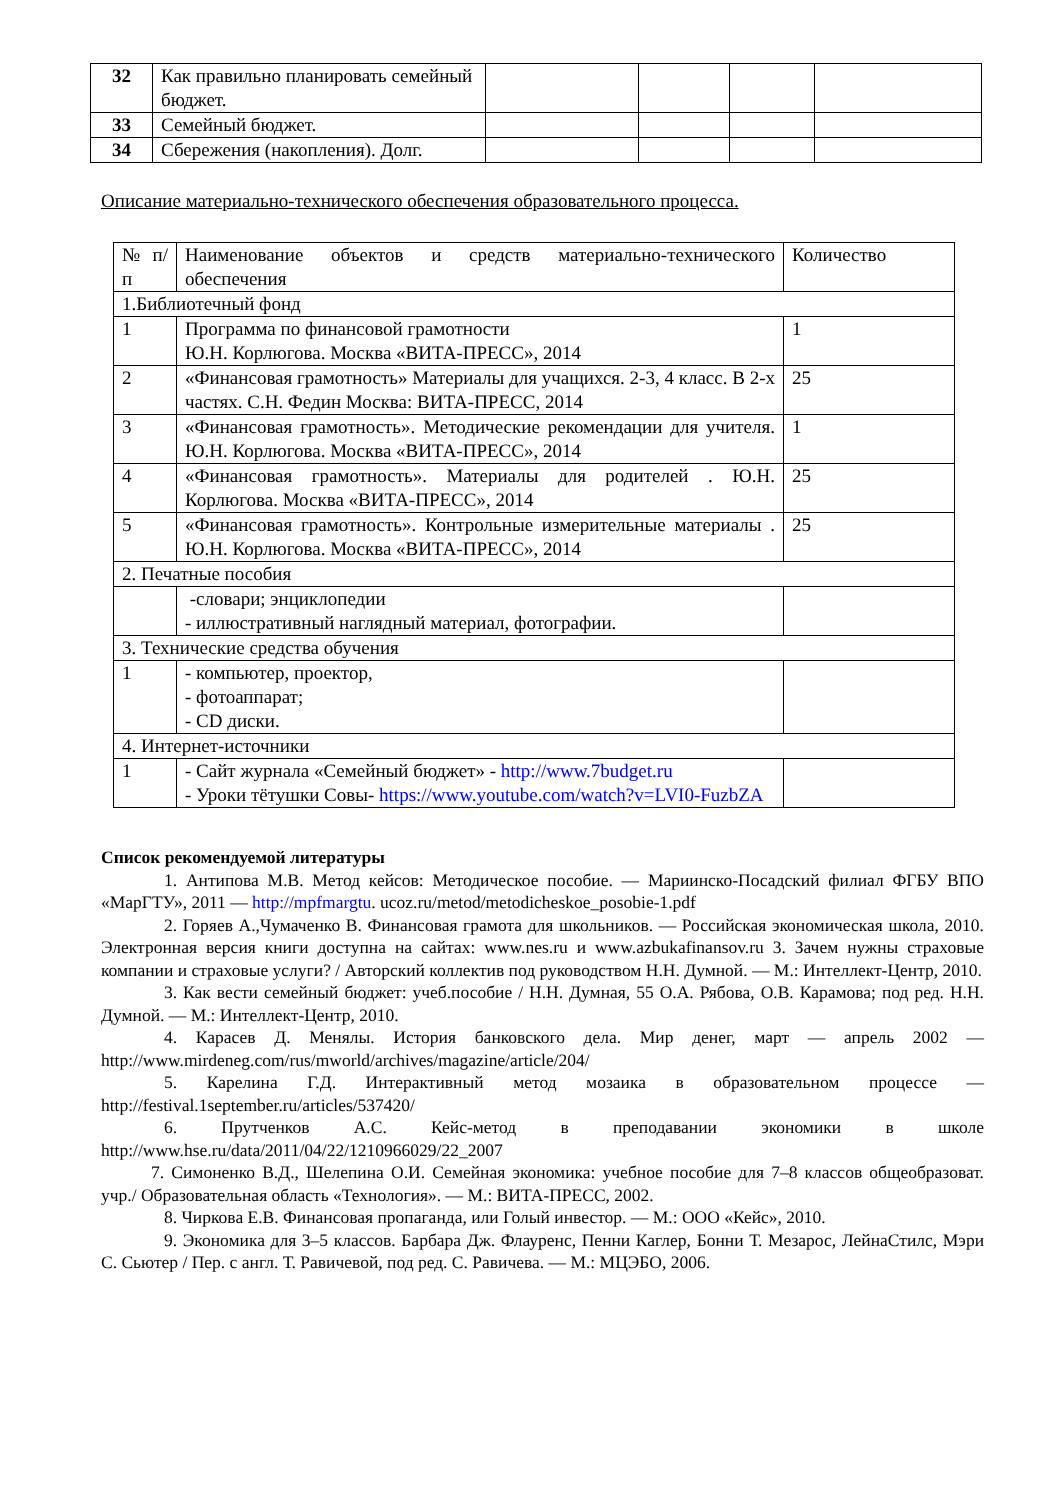| 32 | Как правильно планировать семейный бюджет. | | | | |
| 33 | Семейный бюджет. | | | | |
| 34 | Сбережения (накопления). Долг. | | | | |
Описание материально-технического обеспечения образовательного процесса.
| № п/п | Наименование объектов и средств материально-технического обеспечения | Количество |
| 1.Библиотечный фонд | | |
| 1 | Программа по финансовой грамотности Ю.Н. Корлюгова. Москва «ВИТА-ПРЕСС», 2014 | 1 |
| 2 | «Финансовая грамотность» Материалы для учащихся. 2-3, 4 класс. В 2-х частях. С.Н. Федин Москва: ВИТА-ПРЕСС, 2014 | 25 |
| 3 | «Финансовая грамотность». Методические рекомендации для учителя. Ю.Н. Корлюгова. Москва «ВИТА-ПРЕСС», 2014 | 1 |
| 4 | «Финансовая грамотность». Материалы для родителей . Ю.Н. Корлюгова. Москва «ВИТА-ПРЕСС», 2014 | 25 |
| 5 | «Финансовая грамотность». Контрольные измерительные материалы . Ю.Н. Корлюгова. Москва «ВИТА-ПРЕСС», 2014 | 25 |
| 2. Печатные пособия | | |
| | -словари; энциклопедии - иллюстративный наглядный материал, фотографии. | |
| 3. Технические средства обучения | | |
| 1 | - компьютер, проектор, - фотоаппарат; - CD диски. | |
| 4. Интернет-источники | | |
| 1 | - Сайт журнала «Семейный бюджет» - http://www.7budget.ru - Уроки тётушки Совы- https://www.youtube.com/watch?v=LVI0-FuzbZA | |
Список рекомендуемой литературы
1. Антипова М.В. Метод кейсов: Методическое пособие. — Мариинско-Посадский филиал ФГБУ ВПО «МарГТУ», 2011 — http://mpfmargtu. ucoz.ru/metod/metodicheskoe_posobie-1.pdf
2. Горяев А.,Чумаченко В. Финансовая грамота для школьников. — Российская экономическая школа, 2010. Электронная версия книги доступна на сайтах: www.nes.ru и www.azbukafinansov.ru 3. Зачем нужны страховые компании и страховые услуги? / Авторский коллектив под руководством Н.Н. Думной. — М.: Интеллект-Центр, 2010.
3. Как вести семейный бюджет: учеб.пособие / Н.Н. Думная, 55 О.А. Рябова, О.В. Карамова; под ред. Н.Н. Думной. — М.: Интеллект-Центр, 2010.
4. Карасев Д. Менялы. История банковского дела. Мир денег, март — апрель 2002 — http://www.mirdeneg.com/rus/mworld/archives/magazine/article/204/
5. Карелина Г.Д. Интерактивный метод мозаика в образовательном процессе — http://festival.1september.ru/articles/537420/
6. Прутченков А.С. Кейс-метод в преподавании экономики в школе http://www.hse.ru/data/2011/04/22/1210966029/22_2007
7. Симоненко В.Д., Шелепина О.И. Семейная экономика: учебное пособие для 7–8 классов общеобразоват. учр./ Образовательная область «Технология». — М.: ВИТА-ПРЕСС, 2002.
8. Чиркова Е.В. Финансовая пропаганда, или Голый инвестор. — М.: ООО «Кейс», 2010.
9. Экономика для 3–5 классов. Барбара Дж. Флауренс, Пенни Каглер, Бонни Т. Мезарос, ЛейнаСтилс, Мэри С. Сьютер / Пер. с англ. Т. Равичевой, под ред. С. Равичева. — М.: МЦЭБО, 2006.